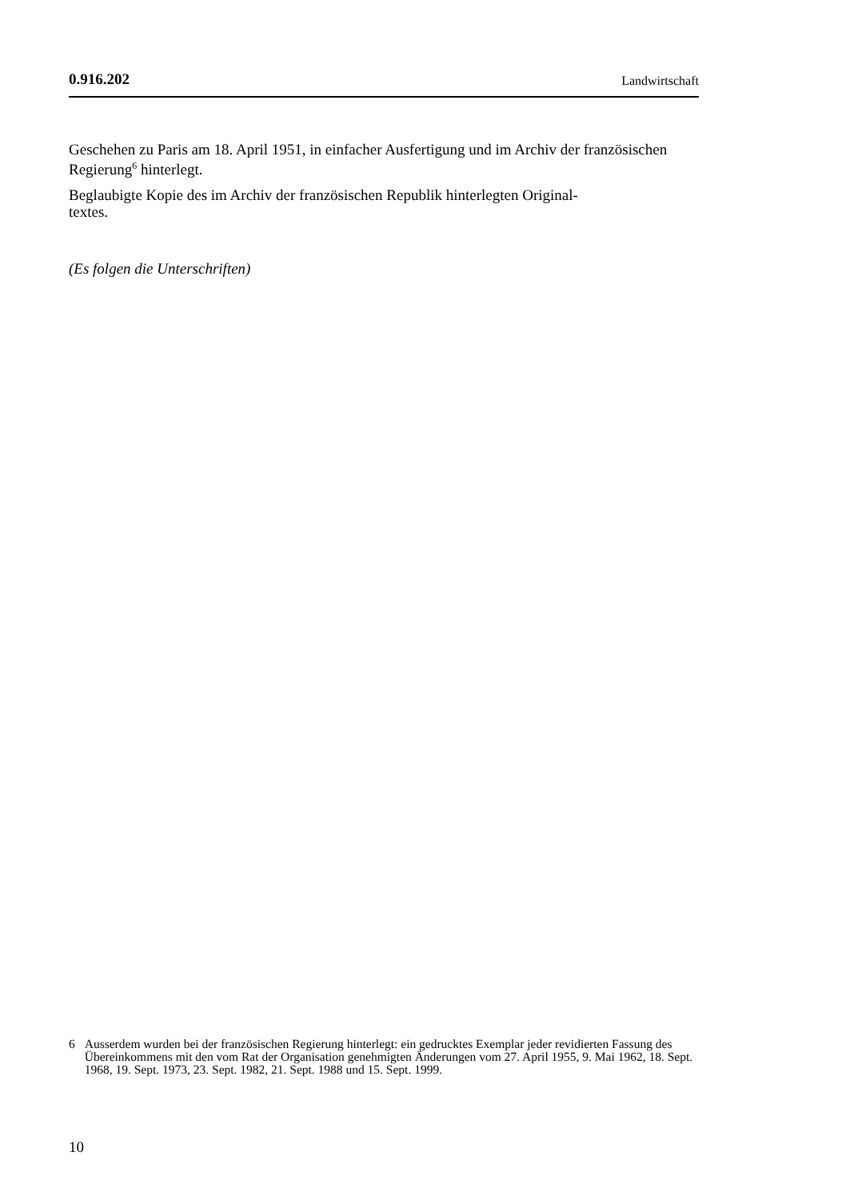0.916.202 Landwirtschaft
Geschehen zu Paris am 18. April 1951, in einfacher Ausfertigung und im Archiv der französischen Regierung<sup>6</sup> hinterlegt.
Beglaubigte Kopie des im Archiv der französischen Republik hinterlegten Original-
textes.
(Es folgen die Unterschriften)
6 Ausserdem wurden bei der französischen Regierung hinterlegt: ein gedrucktes Exemplar jeder revidierten Fassung des Übereinkommens mit den vom Rat der Organisation genehmigten Änderungen vom 27. April 1955, 9. Mai 1962, 18. Sept. 1968, 19. Sept. 1973, 23. Sept. 1982, 21. Sept. 1988 und 15. Sept. 1999.
10